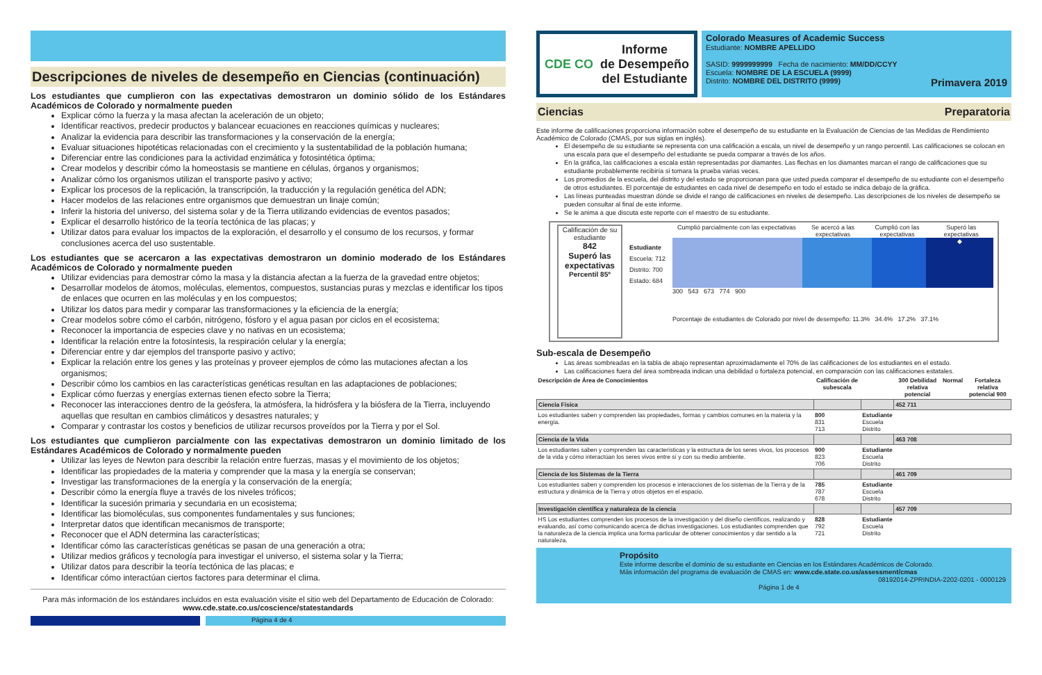Descripciones de niveles de desempeño en Ciencias (continuación)
Los estudiantes que cumplieron con las expectativas demostraron un dominio sólido de los Estándares Académicos de Colorado y normalmente pueden
Explicar cómo la fuerza y la masa afectan la aceleración de un objeto;
Identificar reactivos, predecir productos y balancear ecuaciones en reacciones químicas y nucleares;
Analizar la evidencia para describir las transformaciones y la conservación de la energía;
Evaluar situaciones hipotéticas relacionadas con el crecimiento y la sustentabilidad de la población humana;
Diferenciar entre las condiciones para la actividad enzimática y fotosintética óptima;
Crear modelos y describir cómo la homeostasis se mantiene en células, órganos y organismos;
Analizar cómo los organismos utilizan el transporte pasivo y activo;
Explicar los procesos de la replicación, la transcripción, la traducción y la regulación genética del ADN;
Hacer modelos de las relaciones entre organismos que demuestran un linaje común;
Inferir la historia del universo, del sistema solar y de la Tierra utilizando evidencias de eventos pasados;
Explicar el desarrollo histórico de la teoría tectónica de las placas; y
Utilizar datos para evaluar los impactos de la exploración, el desarrollo y el consumo de los recursos, y formar conclusiones acerca del uso sustentable.
Los estudiantes que se acercaron a las expectativas demostraron un dominio moderado de los Estándares Académicos de Colorado y normalmente pueden
Utilizar evidencias para demostrar cómo la masa y la distancia afectan a la fuerza de la gravedad entre objetos;
Desarrollar modelos de átomos, moléculas, elementos, compuestos, sustancias puras y mezclas e identificar los tipos de enlaces que ocurren en las moléculas y en los compuestos;
Utilizar los datos para medir y comparar las transformaciones y la eficiencia de la energía;
Crear modelos sobre cómo el carbón, nitrógeno, fósforo y el agua pasan por ciclos en el ecosistema;
Reconocer la importancia de especies clave y no nativas en un ecosistema;
Identificar la relación entre la fotosíntesis, la respiración celular y la energía;
Diferenciar entre y dar ejemplos del transporte pasivo y activo;
Explicar la relación entre los genes y las proteínas y proveer ejemplos de cómo las mutaciones afectan a los organismos;
Describir cómo los cambios en las características genéticas resultan en las adaptaciones de poblaciones;
Explicar cómo fuerzas y energías externas tienen efecto sobre la Tierra;
Reconocer las interacciones dentro de la geósfera, la atmósfera, la hidrósfera y la biósfera de la Tierra, incluyendo aquellas que resultan en cambios climáticos y desastres naturales; y
Comparar y contrastar los costos y beneficios de utilizar recursos proveídos por la Tierra y por el Sol.
Los estudiantes que cumplieron parcialmente con las expectativas demostraron un dominio limitado de los Estándares Académicos de Colorado y normalmente pueden
Utilizar las leyes de Newton para describir la relación entre fuerzas, masas y el movimiento de los objetos;
Identificar las propiedades de la materia y comprender que la masa y la energía se conservan;
Investigar las transformaciones de la energía y la conservación de la energía;
Describir cómo la energía fluye a través de los niveles tróficos;
Identificar la sucesión primaria y secundaria en un ecosistema;
Identificar las biomoléculas, sus componentes fundamentales y sus funciones;
Interpretar datos que identifican mecanismos de transporte;
Reconocer que el ADN determina las características;
Identificar cómo las características genéticas se pasan de una generación a otra;
Utilizar medios gráficos y tecnología para investigar el universo, el sistema solar y la Tierra;
Utilizar datos para describir la teoría tectónica de las placas; e
Identificar cómo interactúan ciertos factores para determinar el clima.
Para más información de los estándares incluidos en esta evaluación visite el sitio web del Departamento de Educación de Colorado:
www.cde.state.co.us/coscience/statestandards
Página 4 de 4
CDE CO Informe
de Desempeño
del Estudiante
Colorado Measures of Academic Success
Estudiante: NOMBRE APELLIDO
SASID: 9999999999 Fecha de nacimiento: MM/DD/CCYY
Escuela: NOMBRE DE LA ESCUELA (9999)
Distrito: NOMBRE DEL DISTRITO (9999) Primavera 2019
Ciencias Preparatoria
Este informe de calificaciones proporciona información sobre el desempeño de su estudiante en la Evaluación de Ciencias de las Medidas de Rendimiento Académico de Colorado (CMAS, por sus siglas en inglés).
El desempeño de su estudiante se representa con una calificación a escala, un nivel de desempeño y un rango percentil. Las calificaciones se colocan en una escala para que el desempeño del estudiante se pueda comparar a través de los años.
En la gráfica, las calificaciones a escala están representadas por diamantes. Las flechas en los diamantes marcan el rango de calificaciones que su estudiante probablemente recibiría si tomara la prueba varias veces.
Los promedios de la escuela, del distrito y del estado se proporcionan para que usted pueda comparar el desempeño de su estudiante con el desempeño de otros estudiantes. El porcentaje de estudiantes en cada nivel de desempeño en todo el estado se indica debajo de la gráfica.
Las líneas punteadas muestran dónde se divide el rango de calificaciones en niveles de desempeño. Las descripciones de los niveles de desempeño se pueden consultar al final de este informe.
Se le anima a que discuta este reporte con el maestro de su estudiante.
Calificación de su estudiante
842
Superó las expectativas
Percentil 85º
Estudiante
Escuela: 712
Distrito: 700
Estado: 684
Cumplió parcialmente con las expectativas Se acercó a las expectativas Cumplió con las expectativas Superó las expectativas
◆
300 543 673 774 900
Porcentaje de estudiantes de Colorado por nivel de desempeño: 11.3% 34.4% 17.2% 37.1%
Sub-escala de Desempeño
Las áreas sombreadas en la tabla de abajo representan aproximadamente el 70% de las calificaciones de los estudiantes en el estado.
Las calificaciones fuera del área sombreada indican una debilidad o fortaleza potencial, en comparación con las calificaciones estatales.
| Descripción de Área de Conocimientos | Calificación de subescala | | 300 Debilidad relativa potencial | Normal | Fortaleza relativa potencial 900 |
| --- | --- | --- | --- | --- | --- |
| Ciencia Física | | | 452 711 | | |
| Los estudiantes saben y comprenden las propiedades, formas y cambios comunes en la materia y la energía. | 800 831 713 | Estudiante Escuela Distrito | | | |
| Ciencia de la Vida | | | 463 708 | | |
| Los estudiantes saben y comprenden las características y la estructura de los seres vivos, los procesos de la vida y cómo interactúan los seres vivos entre sí y con su medio ambiente. | 900 823 706 | Estudiante Escuela Distrito | | | |
| Ciencia de los Sistemas de la Tierra | | | 461 709 | | |
| Los estudiantes saben y comprenden los procesos e interacciones de los sistemas de la Tierra y de la estructura y dinámica de la Tierra y otros objetos en el espacio. | 785 787 678 | Estudiante Escuela Distrito | | | |
| Investigación científica y naturaleza de la ciencia | | | 457 709 | | |
| HS Los estudiantes comprenden los procesos de la investigación y del diseño científicos, realizando y evaluando, así como comunicando acerca de dichas investigaciones. Los estudiantes comprenden que la naturaleza de la ciencia implica una forma particular de obtener conocimientos y dar sentido a la naturaleza. | 828 792 721 | Estudiante Escuela Distrito | | | |
Propósito
Este informe describe el dominio de su estudiante en Ciencias en los Estándares Académicos de Colorado.
Más información del programa de evaluación de CMAS en: www.cde.state.co.us/assessment/cmas
08192014-ZPRINDIA-2202-0201 - 0000129
Página 1 de 4